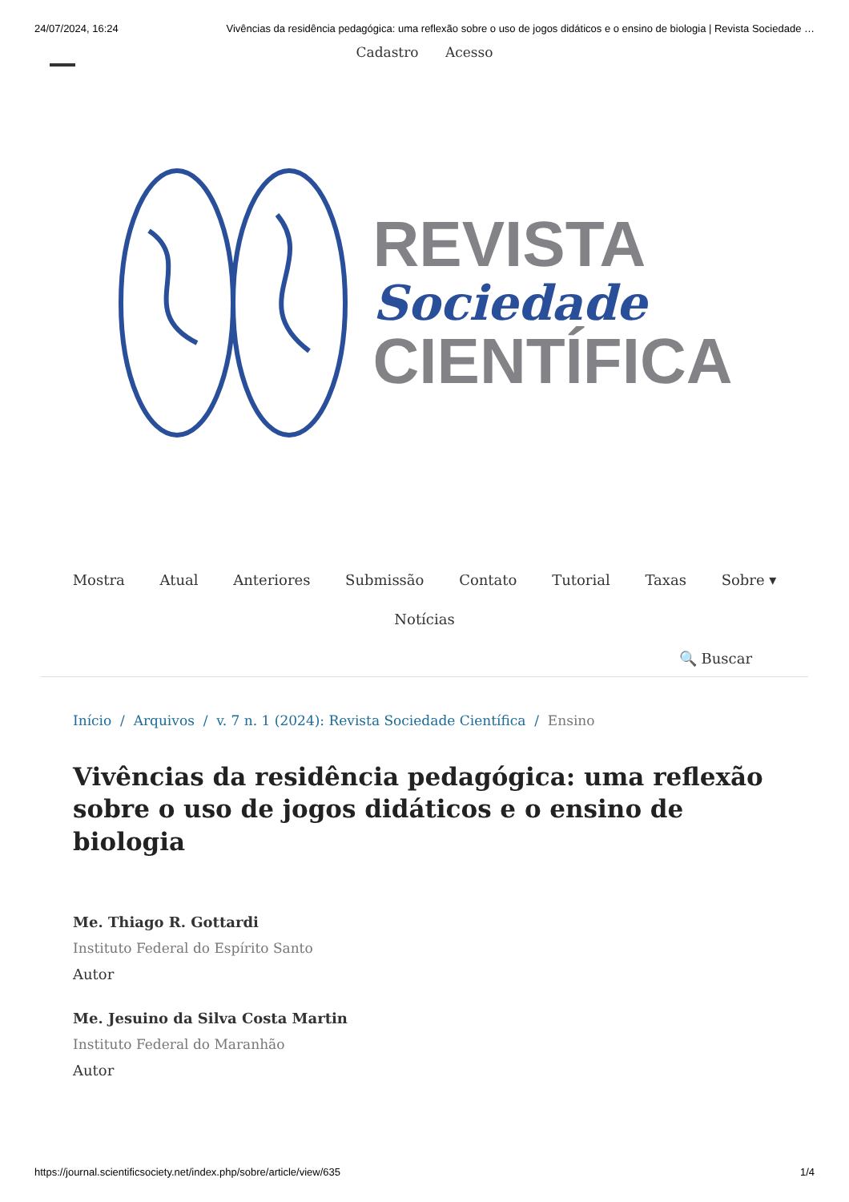24/07/2024, 16:24 Vivências da residência pedagógica: uma reflexão sobre o uso de jogos didáticos e o ensino de biologia | Revista Sociedade …
Cadastro Acesso
REVISTA
Sociedade
CIENTÍFICA
Mostra Atual Anteriores Submissão Contato Tutorial Taxas Sobre ▾
Notícias
🔍 Buscar
Início / Arquivos / v. 7 n. 1 (2024): Revista Sociedade Científica / Ensino
Vivências da residência pedagógica: uma reflexão sobre o uso de jogos didáticos e o ensino de biologia
Me. Thiago R. Gottardi
Instituto Federal do Espírito Santo
Autor
Me. Jesuino da Silva Costa Martin
Instituto Federal do Maranhão
Autor
https://journal.scientificsociety.net/index.php/sobre/article/view/635 1/4